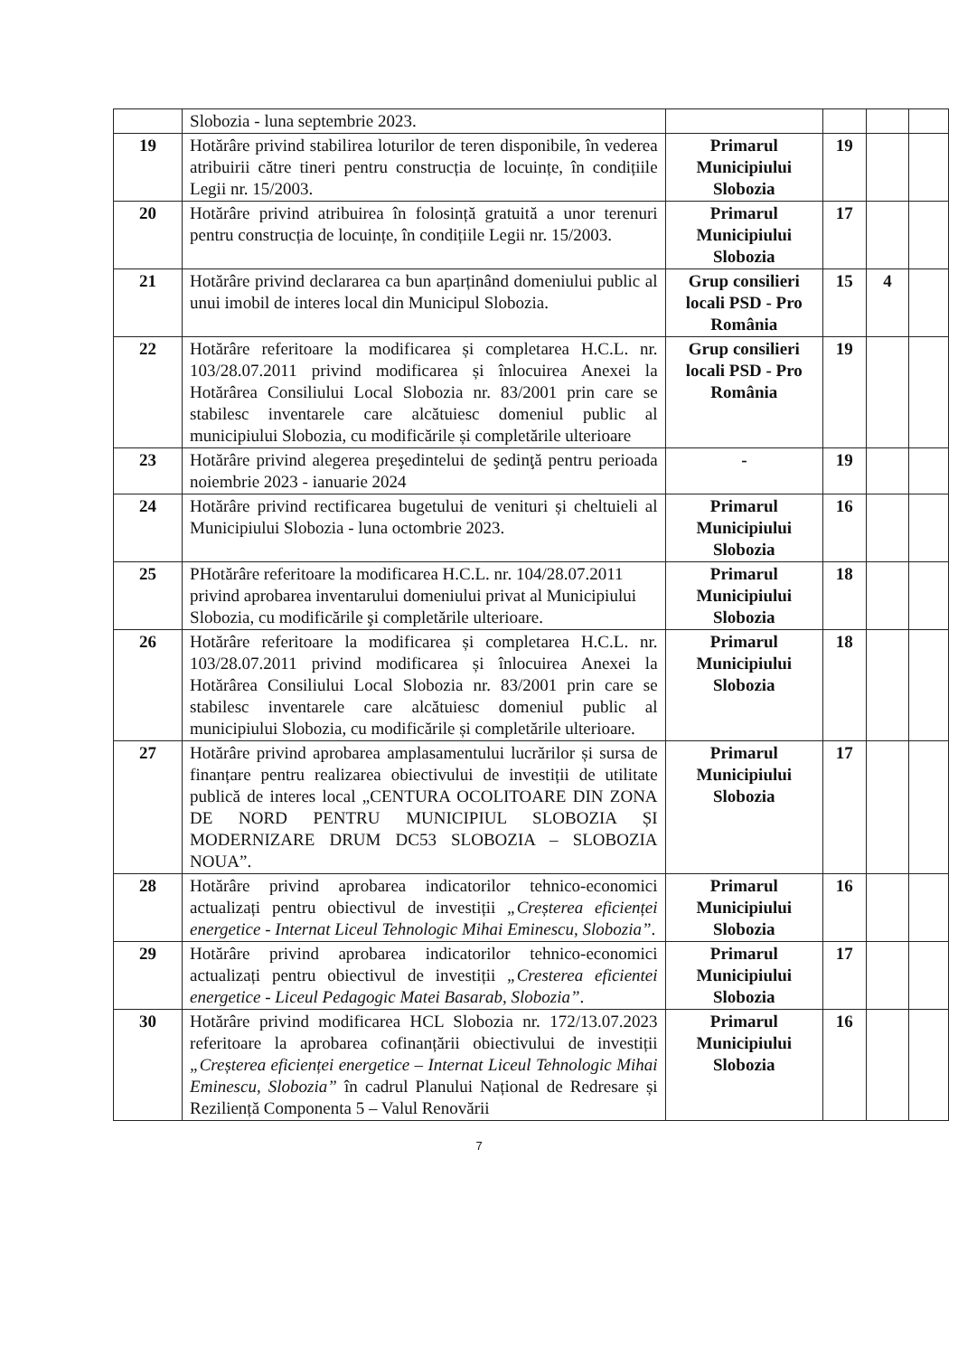| | Slobozia - luna septembrie 2023. | | | | |
| 19 | Hotărâre privind stabilirea loturilor de teren disponibile, în vederea atribuirii către tineri pentru construcția de locuințe, în condițiile Legii nr. 15/2003. | Primarul Municipiului Slobozia | 19 | | |
| 20 | Hotărâre privind atribuirea în folosință gratuită a unor terenuri pentru construcția de locuințe, în condițiile Legii nr. 15/2003. | Primarul Municipiului Slobozia | 17 | | |
| 21 | Hotărâre privind declararea ca bun aparținând domeniului public al unui imobil de interes local din Municipul Slobozia. | Grup consilieri locali PSD - Pro România | 15 | 4 | |
| 22 | Hotărâre referitoare la modificarea și completarea H.C.L. nr. 103/28.07.2011 privind modificarea și înlocuirea Anexei la Hotărârea Consiliului Local Slobozia nr. 83/2001 prin care se stabilesc inventarele care alcătuiesc domeniul public al municipiului Slobozia, cu modificările și completările ulterioare | Grup consilieri locali PSD - Pro România | 19 | | |
| 23 | Hotărâre privind alegerea preşedintelui de şedinţă pentru perioada noiembrie 2023 - ianuarie 2024 | - | 19 | | |
| 24 | Hotărâre privind rectificarea bugetului de venituri și cheltuieli al Municipiului Slobozia - luna octombrie 2023. | Primarul Municipiului Slobozia | 16 | | |
| 25 | PHotărâre referitoare la modificarea H.C.L. nr. 104/28.07.2011 privind aprobarea inventarului domeniului privat al Municipiului Slobozia, cu modificările şi completările ulterioare. | Primarul Municipiului Slobozia | 18 | | |
| 26 | Hotărâre referitoare la modificarea și completarea H.C.L. nr. 103/28.07.2011 privind modificarea și înlocuirea Anexei la Hotărârea Consiliului Local Slobozia nr. 83/2001 prin care se stabilesc inventarele care alcătuiesc domeniul public al municipiului Slobozia, cu modificările și completările ulterioare. | Primarul Municipiului Slobozia | 18 | | |
| 27 | Hotărâre privind aprobarea amplasamentului lucrărilor și sursa de finanțare pentru realizarea obiectivului de investiții de utilitate publică de interes local „CENTURA OCOLITOARE DIN ZONA DE NORD PENTRU MUNICIPIUL SLOBOZIA ȘI MODERNIZARE DRUM DC53 SLOBOZIA – SLOBOZIA NOUA”. | Primarul Municipiului Slobozia | 17 | | |
| 28 | Hotărâre privind aprobarea indicatorilor tehnico-economici actualizați pentru obiectivul de investiții „Creșterea eficienței energetice - Internat Liceul Tehnologic Mihai Eminescu, Slobozia” . | Primarul Municipiului Slobozia | 16 | | |
| 29 | Hotărâre privind aprobarea indicatorilor tehnico-economici actualizați pentru obiectivul de investiții „Cresterea eficientei energetice - Liceul Pedagogic Matei Basarab, Slobozia” . | Primarul Municipiului Slobozia | 17 | | |
| 30 | Hotărâre privind modificarea HCL Slobozia nr. 172/13.07.2023 referitoare la aprobarea cofinanțării obiectivului de investiții „Creșterea eficienței energetice – Internat Liceul Tehnologic Mihai Eminescu, Slobozia” în cadrul Planului Național de Redresare și Reziliență Componenta 5 – Valul Renovării | Primarul Municipiului Slobozia | 16 | | |
7